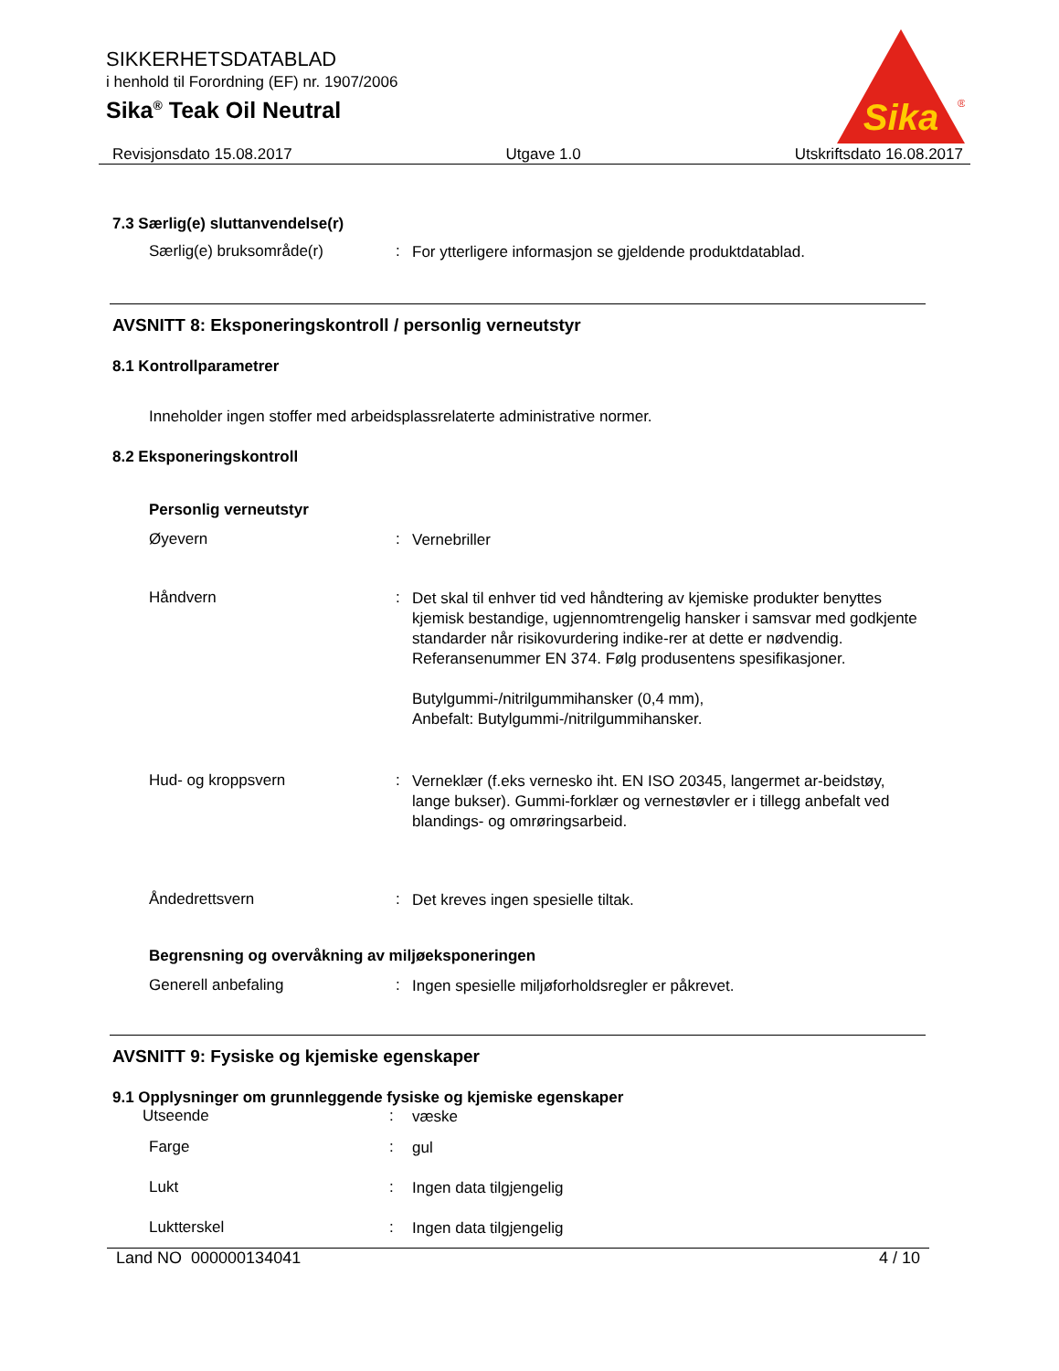SIKKERHETSDATABLAD
i henhold til Forordning (EF) nr. 1907/2006
Sika<sup>®</sup> Teak Oil Neutral
Sika
®
Revisjonsdato 15.08.2017 Utgave 1.0 Utskriftsdato 16.08.2017
7.3 Særlig(e) sluttanvendelse(r)
Særlig(e) bruksområde(r) :
For ytterligere informasjon se gjeldende produktdatablad.
AVSNITT 8: Eksponeringskontroll / personlig verneutstyr
8.1 Kontrollparametrer
Inneholder ingen stoffer med arbeidsplassrelaterte administrative normer.
8.2 Eksponeringskontroll
Personlig verneutstyr
Øyevern :
Vernebriller
Håndvern :
Det skal til enhver tid ved håndtering av kjemiske produkter benyttes kjemisk bestandige, ugjennomtrengelig hansker i samsvar med godkjente standarder når risikovurdering indike-rer at dette er nødvendig. Referansenummer EN 374. Følg produsentens spesifikasjoner.
Butylgummi-/nitrilgummihansker (0,4 mm),
Anbefalt: Butylgummi-/nitrilgummihansker.
Hud- og kroppsvern :
Verneklær (f.eks vernesko iht. EN ISO 20345, langermet ar-beidstøy, lange bukser). Gummi-forklær og vernestøvler er i tillegg anbefalt ved blandings- og omrøringsarbeid.
Åndedrettsvern :
Det kreves ingen spesielle tiltak.
Begrensning og overvåkning av miljøeksponeringen
Generell anbefaling :
Ingen spesielle miljøforholdsregler er påkrevet.
AVSNITT 9: Fysiske og kjemiske egenskaper
9.1 Opplysninger om grunnleggende fysiske og kjemiske egenskaper
Utseende :
væske
Farge :
gul
Lukt :
Ingen data tilgjengelig
Luktterskel :
Ingen data tilgjengelig
Land NO 000000134041 4 / 10